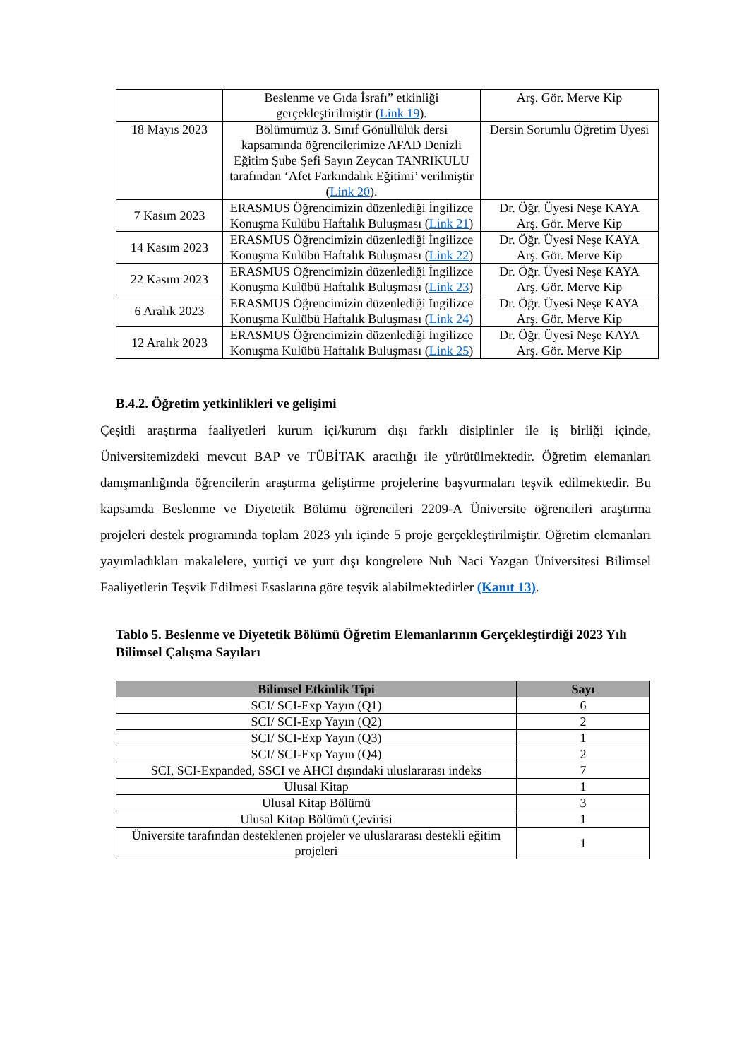| | Beslenme ve Gıda İsrafı” etkinliği gerçekleştirilmiştir ( Link 19 ). | Arş. Gör. Merve Kip |
| 18 Mayıs 2023 | Bölümümüz 3. Sınıf Gönüllülük dersi kapsamında öğrencilerimize AFAD Denizli Eğitim Şube Şefi Sayın Zeycan TANRIKULU tarafından ‘Afet Farkındalık Eğitimi’ verilmiştir ( Link 20 ). | Dersin Sorumlu Öğretim Üyesi |
| 7 Kasım 2023 | ERASMUS Öğrencimizin düzenlediği İngilizce Konuşma Kulübü Haftalık Buluşması ( Link 21 ) | Dr. Öğr. Üyesi Neşe KAYA Arş. Gör. Merve Kip |
| 14 Kasım 2023 | ERASMUS Öğrencimizin düzenlediği İngilizce Konuşma Kulübü Haftalık Buluşması ( Link 22 ) | Dr. Öğr. Üyesi Neşe KAYA Arş. Gör. Merve Kip |
| 22 Kasım 2023 | ERASMUS Öğrencimizin düzenlediği İngilizce Konuşma Kulübü Haftalık Buluşması ( Link 23 ) | Dr. Öğr. Üyesi Neşe KAYA Arş. Gör. Merve Kip |
| 6 Aralık 2023 | ERASMUS Öğrencimizin düzenlediği İngilizce Konuşma Kulübü Haftalık Buluşması ( Link 24 ) | Dr. Öğr. Üyesi Neşe KAYA Arş. Gör. Merve Kip |
| 12 Aralık 2023 | ERASMUS Öğrencimizin düzenlediği İngilizce Konuşma Kulübü Haftalık Buluşması ( Link 25 ) | Dr. Öğr. Üyesi Neşe KAYA Arş. Gör. Merve Kip |
B.4.2. Öğretim yetkinlikleri ve gelişimi
Çeşitli araştırma faaliyetleri kurum içi/kurum dışı farklı disiplinler ile iş birliği içinde, Üniversitemizdeki mevcut BAP ve TÜBİTAK aracılığı ile yürütülmektedir. Öğretim elemanları danışmanlığında öğrencilerin araştırma geliştirme projelerine başvurmaları teşvik edilmektedir. Bu kapsamda Beslenme ve Diyetetik Bölümü öğrencileri 2209-A Üniversite öğrencileri araştırma projeleri destek programında toplam 2023 yılı içinde 5 proje gerçekleştirilmiştir. Öğretim elemanları yayımladıkları makalelere, yurtiçi ve yurt dışı kongrelere Nuh Naci Yazgan Üniversitesi Bilimsel Faaliyetlerin Teşvik Edilmesi Esaslarına göre teşvik alabilmektedirler (Kanıt 13).
Tablo 5. Beslenme ve Diyetetik Bölümü Öğretim Elemanlarının Gerçekleştirdiği 2023 Yılı Bilimsel Çalışma Sayıları
| Bilimsel Etkinlik Tipi | Sayı |
| --- | --- |
| SCI/ SCI-Exp Yayın (Q1) | 6 |
| SCI/ SCI-Exp Yayın (Q2) | 2 |
| SCI/ SCI-Exp Yayın (Q3) | 1 |
| SCI/ SCI-Exp Yayın (Q4) | 2 |
| SCI, SCI-Expanded, SSCI ve AHCI dışındaki uluslararası indeks | 7 |
| Ulusal Kitap | 1 |
| Ulusal Kitap Bölümü | 3 |
| Ulusal Kitap Bölümü Çevirisi | 1 |
| Üniversite tarafından desteklenen projeler ve uluslararası destekli eğitim projeleri | 1 |